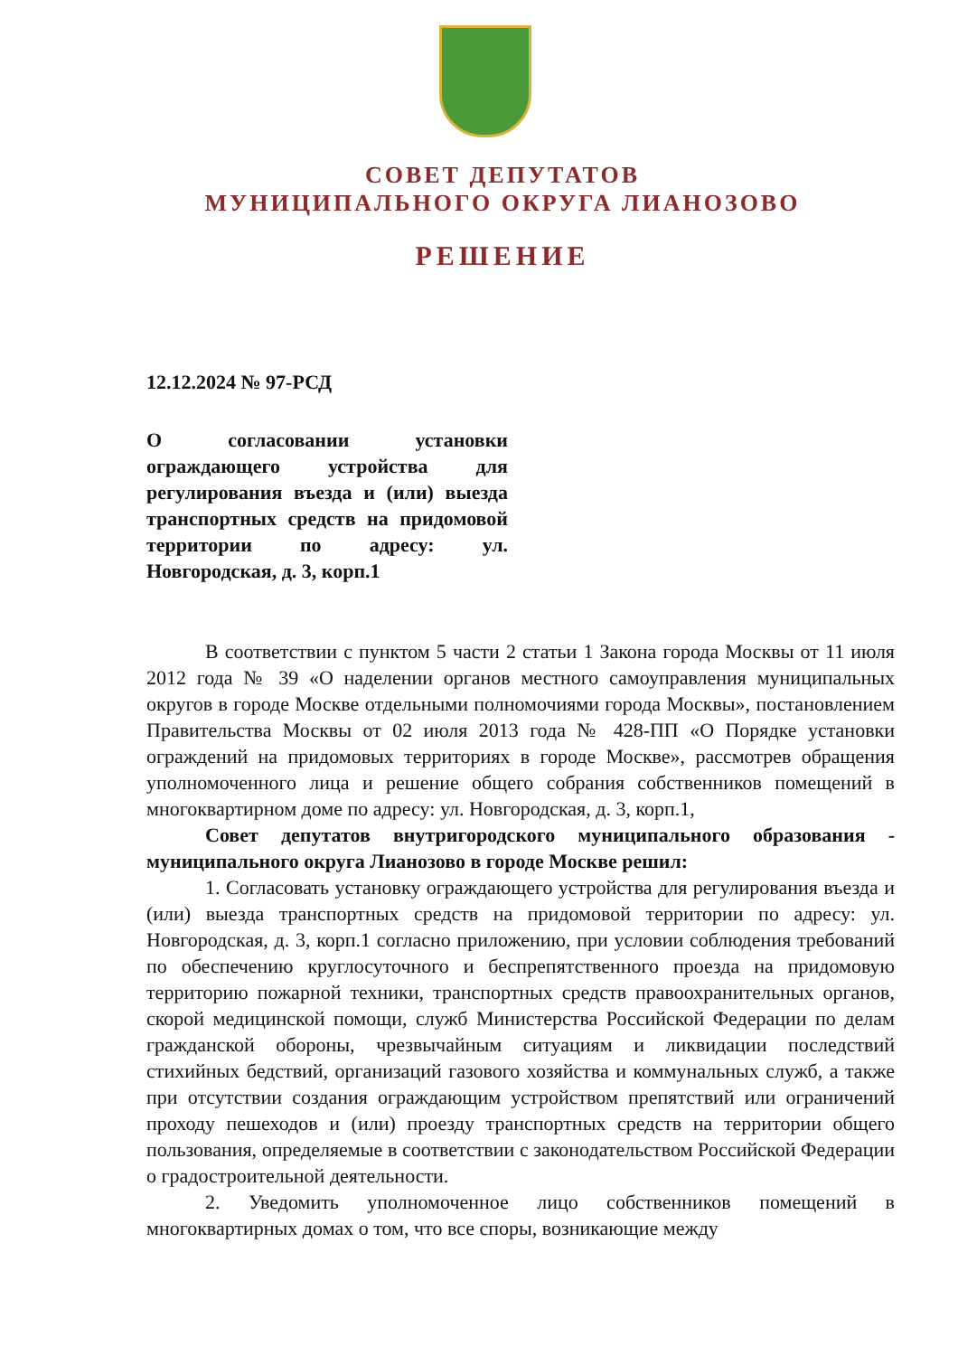СОВЕТ ДЕПУТАТОВ
МУНИЦИПАЛЬНОГО ОКРУГА ЛИАНОЗОВО
РЕШЕНИЕ
12.12.2024 № 97-РСД
О согласовании установки ограждающего устройства для регулирования въезда и (или) выезда транспортных средств на придомовой территории по адресу: ул. Новгородская, д. 3, корп.1
В соответствии с пунктом 5 части 2 статьи 1 Закона города Москвы от 11 июля 2012 года № 39 «О наделении органов местного самоуправления муниципальных округов в городе Москве отдельными полномочиями города Москвы», постановлением Правительства Москвы от 02 июля 2013 года № 428-ПП «О Порядке установки ограждений на придомовых территориях в городе Москве», рассмотрев обращения уполномоченного лица и решение общего собрания собственников помещений в многоквартирном доме по адресу: ул. Новгородская, д. 3, корп.1,
Совет депутатов внутригородского муниципального образования - муниципального округа Лианозово в городе Москве решил:
1. Согласовать установку ограждающего устройства для регулирования въезда и (или) выезда транспортных средств на придомовой территории по адресу: ул. Новгородская, д. 3, корп.1 согласно приложению, при условии соблюдения требований по обеспечению круглосуточного и беспрепятственного проезда на придомовую территорию пожарной техники, транспортных средств правоохранительных органов, скорой медицинской помощи, служб Министерства Российской Федерации по делам гражданской обороны, чрезвычайным ситуациям и ликвидации последствий стихийных бедствий, организаций газового хозяйства и коммунальных служб, а также при отсутствии создания ограждающим устройством препятствий или ограничений проходу пешеходов и (или) проезду транспортных средств на территории общего пользования, определяемые в соответствии с законодательством Российской Федерации о градостроительной деятельности.
2. Уведомить уполномоченное лицо собственников помещений в многоквартирных домах о том, что все споры, возникающие между